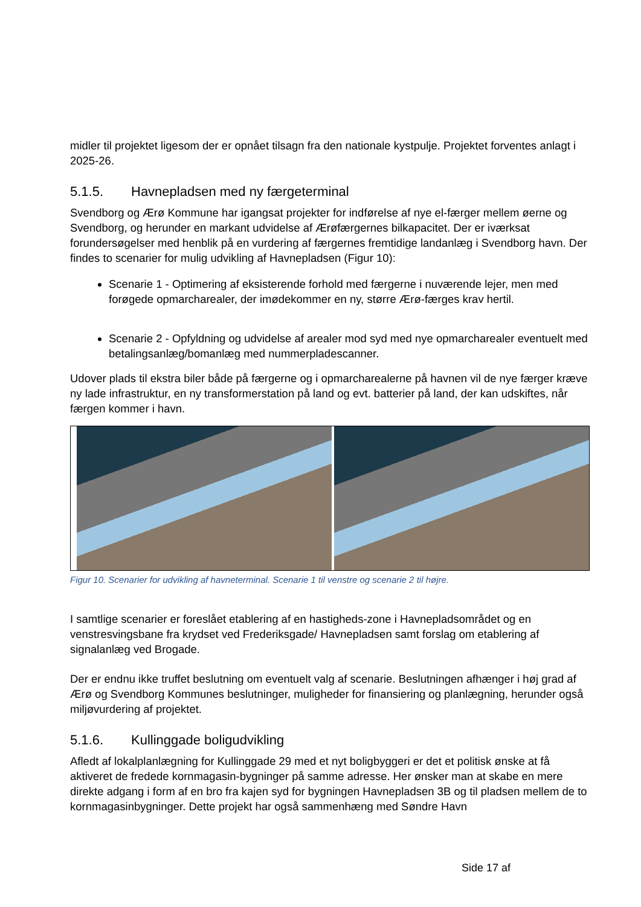midler til projektet ligesom der er opnået tilsagn fra den nationale kystpulje. Projektet forventes anlagt i 2025-26.
5.1.5. Havnepladsen med ny færgeterminal
Svendborg og Ærø Kommune har igangsat projekter for indførelse af nye el-færger mellem øerne og Svendborg, og herunder en markant udvidelse af Ærøfærgernes bilkapacitet. Der er iværksat forundersøgelser med henblik på en vurdering af færgernes fremtidige landanlæg i Svendborg havn. Der findes to scenarier for mulig udvikling af Havnepladsen (Figur 10):
Scenarie 1 - Optimering af eksisterende forhold med færgerne i nuværende lejer, men med forøgede opmarcharealer, der imødekommer en ny, større Ærø-færges krav hertil.
Scenarie 2 - Opfyldning og udvidelse af arealer mod syd med nye opmarcharealer eventuelt med betalingsanlæg/bomanlæg med nummerpladescanner.
Udover plads til ekstra biler både på færgerne og i opmarcharealerne på havnen vil de nye færger kræve ny lade infrastruktur, en ny transformerstation på land og evt. batterier på land, der kan udskiftes, når færgen kommer i havn.
Figur 10. Scenarier for udvikling af havneterminal. Scenarie 1 til venstre og scenarie 2 til højre.
I samtlige scenarier er foreslået etablering af en hastigheds-zone i Havnepladsområdet og en venstresvingsbane fra krydset ved Frederiksgade/ Havnepladsen samt forslag om etablering af signalanlæg ved Brogade.
Der er endnu ikke truffet beslutning om eventuelt valg af scenarie. Beslutningen afhænger i høj grad af Ærø og Svendborg Kommunes beslutninger, muligheder for finansiering og planlægning, herunder også miljøvurdering af projektet.
5.1.6. Kullinggade boligudvikling
Afledt af lokalplanlægning for Kullinggade 29 med et nyt boligbyggeri er det et politisk ønske at få aktiveret de fredede kornmagasin-bygninger på samme adresse. Her ønsker man at skabe en mere direkte adgang i form af en bro fra kajen syd for bygningen Havnepladsen 3B og til pladsen mellem de to kornmagasinbygninger. Dette projekt har også sammenhæng med Søndre Havn
Side 17 af